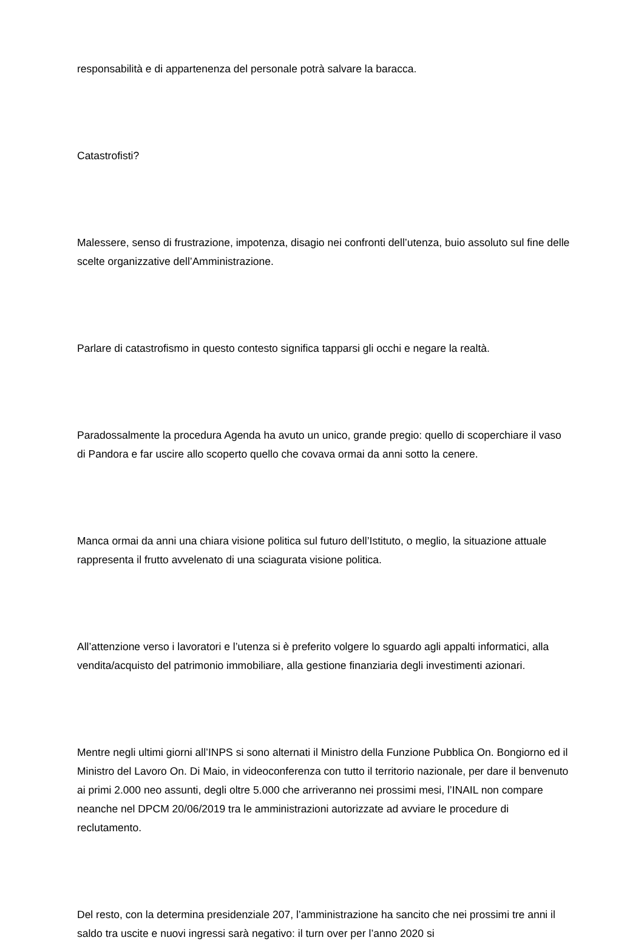responsabilità e di appartenenza del personale potrà salvare la baracca.
Catastrofisti?
Malessere, senso di frustrazione, impotenza, disagio nei confronti dell’utenza, buio assoluto sul fine delle scelte organizzative dell’Amministrazione.
Parlare di catastrofismo in questo contesto significa tapparsi gli occhi e negare la realtà.
Paradossalmente la procedura Agenda ha avuto un unico, grande pregio: quello di scoperchiare il vaso di Pandora e far uscire allo scoperto quello che covava ormai da anni sotto la cenere.
Manca ormai da anni una chiara visione politica sul futuro dell’Istituto, o meglio, la situazione attuale rappresenta il frutto avvelenato di una sciagurata visione politica.
All’attenzione verso i lavoratori e l’utenza si è preferito volgere lo sguardo agli appalti informatici, alla vendita/acquisto del patrimonio immobiliare, alla gestione finanziaria degli investimenti azionari.
Mentre negli ultimi giorni all’INPS si sono alternati il Ministro della Funzione Pubblica On. Bongiorno ed il Ministro del Lavoro On. Di Maio, in videoconferenza con tutto il territorio nazionale, per dare il benvenuto ai primi 2.000 neo assunti, degli oltre 5.000 che arriveranno nei prossimi mesi, l’INAIL non compare neanche nel DPCM 20/06/2019 tra le amministrazioni autorizzate ad avviare le procedure di reclutamento.
Del resto, con la determina presidenziale 207, l’amministrazione ha sancito che nei prossimi tre anni il saldo tra uscite e nuovi ingressi sarà negativo: il turn over per l’anno 2020 si